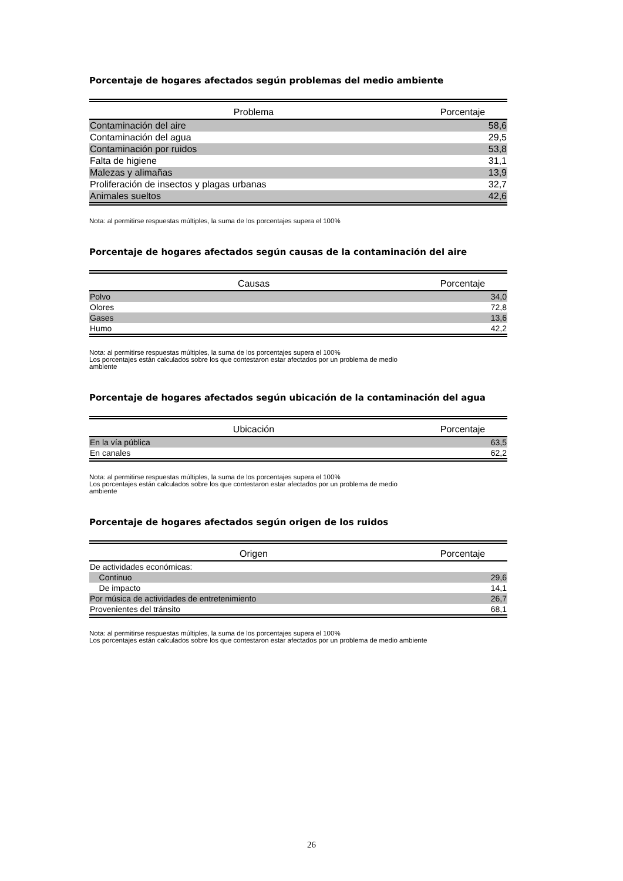Porcentaje de hogares afectados según problemas del medio ambiente
| Problema | Porcentaje |
| --- | --- |
| Contaminación del aire | 58,6 |
| Contaminación del agua | 29,5 |
| Contaminación por ruidos | 53,8 |
| Falta de higiene | 31,1 |
| Malezas y alimañas | 13,9 |
| Proliferación de insectos y plagas urbanas | 32,7 |
| Animales sueltos | 42,6 |
Nota: al permitirse respuestas múltiples, la suma de los porcentajes supera el 100%
Porcentaje de hogares afectados según causas de la contaminación del aire
| Causas | Porcentaje |
| --- | --- |
| Polvo | 34,0 |
| Olores | 72,8 |
| Gases | 13,6 |
| Humo | 42,2 |
Nota: al permitirse respuestas múltiples, la suma de los porcentajes supera el 100%
Los porcentajes están calculados sobre los que contestaron estar afectados por un problema de medio
ambiente
Porcentaje de hogares afectados según ubicación de la contaminación del agua
| Ubicación | Porcentaje |
| --- | --- |
| En la vía pública | 63,5 |
| En canales | 62,2 |
Nota: al permitirse respuestas múltiples, la suma de los porcentajes supera el 100%
Los porcentajes están calculados sobre los que contestaron estar afectados por un problema de medio
ambiente
Porcentaje de hogares afectados según origen de los ruidos
| Origen | Porcentaje |
| --- | --- |
| De actividades económicas: | |
| Continuo | 29,6 |
| De impacto | 14,1 |
| Por música de actividades de entretenimiento | 26,7 |
| Provenientes del tránsito | 68,1 |
Nota: al permitirse respuestas múltiples, la suma de los porcentajes supera el 100%
Los porcentajes están calculados sobre los que contestaron estar afectados por un problema de medio ambiente
26